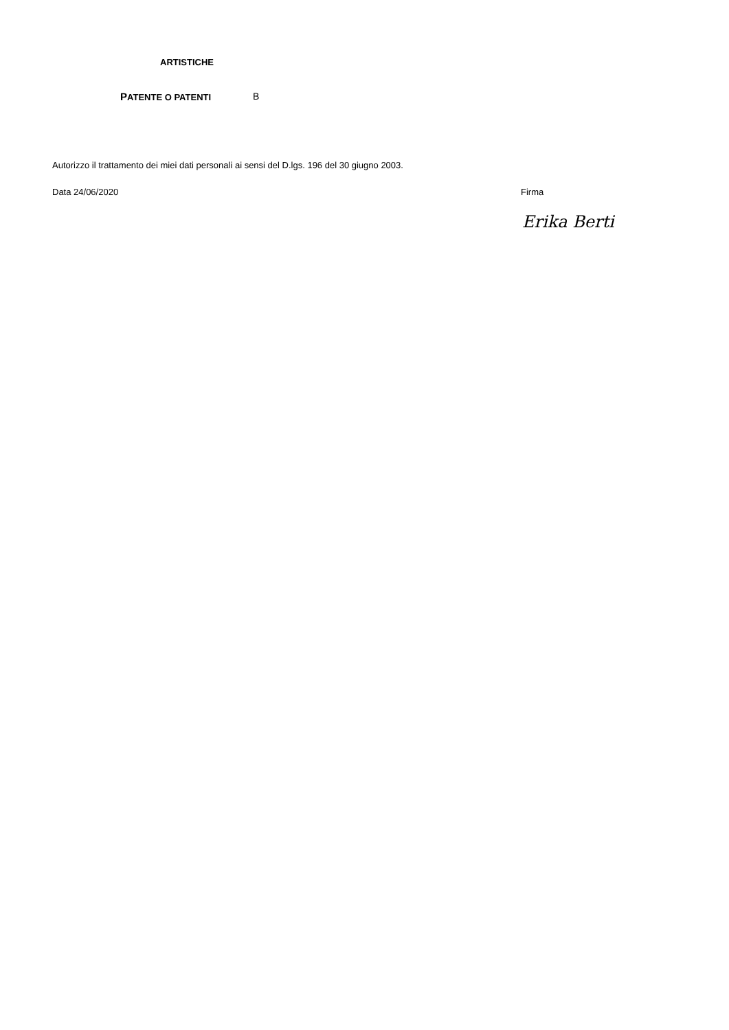ARTISTICHE
PATENTE O PATENTI B
Autorizzo il trattamento dei miei dati personali ai sensi del D.lgs. 196 del 30 giugno 2003.
Data 24/06/2020 Firma
Erika Berti